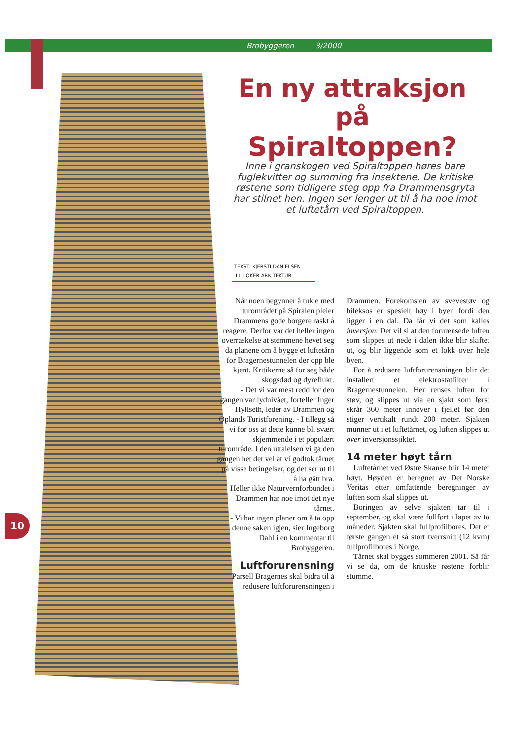Brobyggeren 3/2000
En ny attraksjon på
Spiraltoppen?
Inne i granskogen ved Spiraltoppen høres bare fuglekvitter og summing fra insektene. De kritiske røstene som tidligere steg opp fra Drammensgryta har stilnet hen. Ingen ser lenger ut til å ha noe imot et luftetårn ved Spiraltoppen.
TEKST: KJERSTI DANIELSEN
ILL.: OKER ARKITEKTUR
Når noen begynner å tukle med turområdet på Spiralen pleier Drammens gode borgere raskt å reagere. Derfor var det heller ingen overraskelse at stemmene hevet seg da planene om å bygge et luftetårn for Bragernestunnelen der opp ble kjent. Kritikerne så for seg både skogsdød og dyreflukt.
- Det vi var mest redd for den gangen var lydnivået, forteller Inger Hyllseth, leder av Drammen og Oplands Turistforening. - I tillegg så vi for oss at dette kunne bli svært skjemmende i et populært turområde. I den uttalelsen vi ga den gangen het det vel at vi godtok tårnet på visse betingelser, og det ser ut til å ha gått bra.
Heller ikke Naturvernforbundet i Drammen har noe imot det nye tårnet.
- Vi har ingen planer om å ta opp denne saken igjen, sier Ingeborg Dahl i en kommentar til Brobyggeren.
Luftforurensning
Parsell Bragernes skal bidra til å redusere luftforurensningen i
Drammen. Forekomsten av svevestøv og bileksos er spesielt høy i byen fordi den ligger i en dal. Da får vi det som kalles inversjon. Det vil si at den forurensede luften som slippes ut nede i dalen ikke blir skiftet ut, og blir liggende som et lokk over hele byen.
For å redusere luftforurensningen blir det installert et elektrostatfilter i Bragernestunnelen. Her renses luften for støv, og slippes ut via en sjakt som først skrår 360 meter innover i fjellet før den stiger vertikalt rundt 200 meter. Sjakten munner ut i et luftetårnet, og luften slippes ut over inversjonssjiktet.
14 meter høyt tårn
Luftetårnet ved Østre Skanse blir 14 meter høyt. Høyden er beregnet av Det Norske Veritas etter omfattende beregninger av luften som skal slippes ut.
Boringen av selve sjakten tar til i september, og skal være fullført i løpet av to måneder. Sjakten skal fullprofilbores. Det er første gangen et så stort tverrsnitt (12 kvm) fullprofilbores i Norge.
Tårnet skal bygges sommeren 2001. Så får vi se da, om de kritiske røstene forblir stumme.
10